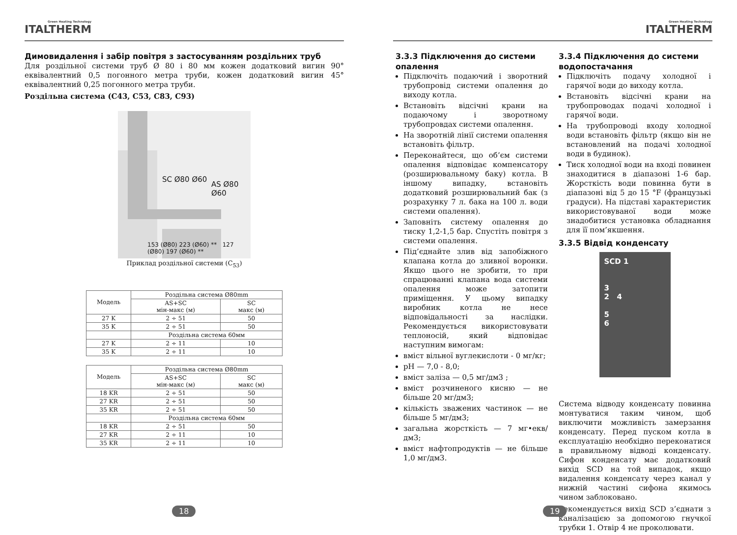Green Heating Technology
ITALTHERM
Димовидалення і забір повітря з застосуванням роздільних труб
Для роздільної системи труб Ø 80 і 80 мм кожен додатковий вигин 90° еквівалентний 0,5 погонного метра труби, кожен додатковий вигин 45° еквівалентний 0,25 погонного метра труби.
Роздільна система (C43, C53, C83, C93)
SC Ø80 Ø60
AS Ø80 Ø60
153 (Ø80) 223 (Ø60) ** 127 (Ø80) 197 (Ø60) **
Приклад роздільної системи (C<sub>53</sub>)
| Модель | Роздільна система Ø80mm | |
| --- | --- | --- |
| | AS+SC мін-макс (м) | SC макс (м) |
| 27 K | 2 ÷ 51 | 50 |
| 35 K | 2 ÷ 51 | 50 |
| | Роздільна система 60мм | |
| 27 K | 2 ÷ 11 | 10 |
| 35 K | 2 ÷ 11 | 10 |
| Модель | Роздільна система Ø80mm | |
| --- | --- | --- |
| | AS+SC мін-макс (м) | SC макс (м) |
| 18 KR | 2 ÷ 51 | 50 |
| 27 KR | 2 ÷ 51 | 50 |
| 35 KR | 2 ÷ 51 | 50 |
| | Роздільна система 60мм | |
| 18 KR | 2 ÷ 51 | 50 |
| 27 KR | 2 ÷ 11 | 10 |
| 35 KR | 2 ÷ 11 | 10 |
18
Green Heating Technology
ITALTHERM
3.3.3 Підключення до системи опалення
Підключіть подаючий і зворотний трубопровід системи опалення до виходу котла.
Встановіть відсічні крани на подаючому і зворотному трубопровдах системи опалення.
На зворотній лінії системи опалення встановіть фільтр.
Переконайтеся, що об’єм системи опалення відповідає компенсатору (розширювальному баку) котла. В іншому випадку, встановіть додатковий розширювальний бак (з розрахунку 7 л. бака на 100 л. води системи опалення).
Заповніть систему опалення до тиску 1,2-1,5 бар. Спустіть повітря з системи опалення.
Під’єднайте злив від запобіжного клапана котла до зливної воронки. Якщо цього не зробити, то при спрацюванні клапана вода системи опалення може затопити приміщення. У цьому випадку виробник котла не несе відповідальності за наслідки. Рекомендується використовувати теплоносій, який відповідає наступним вимогам:
вміст вільної вуглекислоти - 0 мг/кг;
pH — 7,0 - 8,0;
вміст заліза — 0,5 мг/дм3 ;
вміст розчиненого кисню — не більше 20 мг/дм3;
кількість зважених частинок — не більше 5 мг/дм3;
загальна жорсткість — 7 мг•екв/дм3;
вміст нафтопродуктів — не більше 1,0 мг/дм3.
3.3.4 Підключення до системи водопостачання
Підключіть подачу холодної і гарячої води до виходу котла.
Встановіть відсічні крани на трубопроводах подачі холодної і гарячої води.
На трубопроводі входу холодної води встановіть фільтр (якщо він не встановлений на подачі холодної води в будинок).
Тиск холодної води на вході повинен знаходитися в діапазоні 1-6 бар. Жорсткість води повинна бути в діапазоні від 5 до 15 °F (французькі градуси). На підставі характеристик використовуваної води може знадобитися установка обладнання для її пом’якшення.
3.3.5 Відвід конденсату
SCD 1
3
2 4
5
6
Система відводу конденсату повинна монтуватися таким чином, щоб виключити можливість замерзання конденсату. Перед пуском котла в експлуатацію необхідно переконатися в правильному відводі конденсату. Сифон конденсату має додатковий вихід SCD на той випадок, якщо видалення конденсату через канал у нижній частині сифона якимось чином заблоковано.
Рекомендується вихід SCD з’єднати з каналізацією за допомогою гнучкої трубки 1. Отвір 4 не проколювати.
19